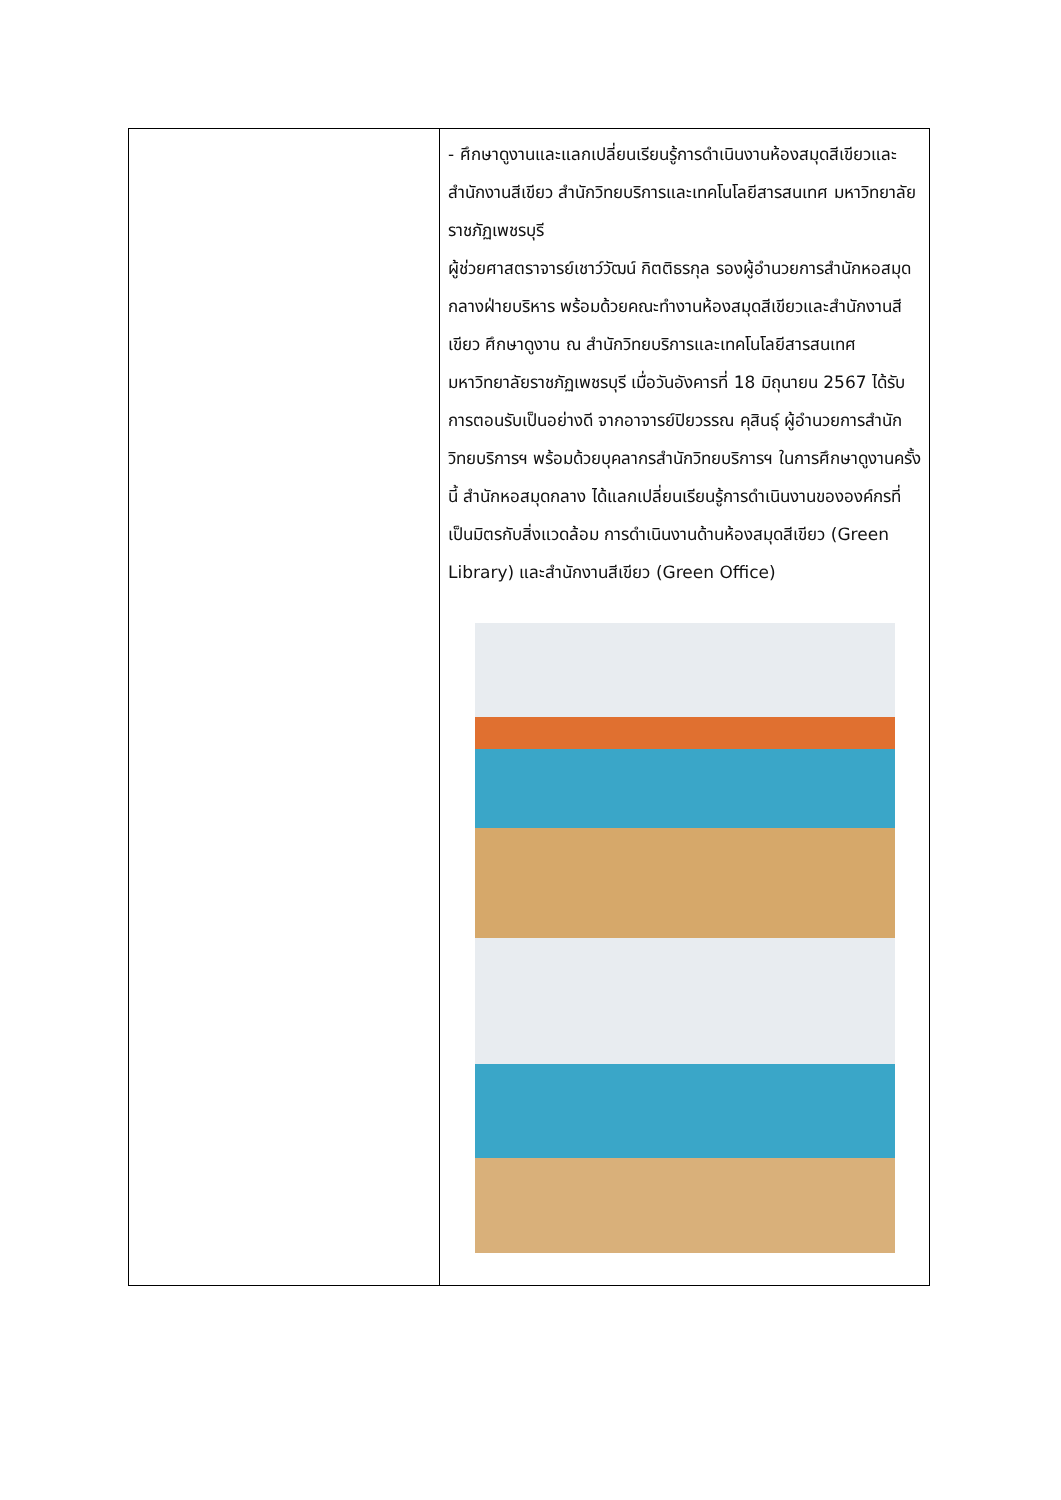| | - ศึกษาดูงานและแลกเปลี่ยนเรียนรู้การดำเนินงานห้องสมุดสีเขียวและสำนักงานสีเขียว สำนักวิทยบริการและเทคโนโลยีสารสนเทศ มหาวิทยาลัยราชภัฏเพชรบุรี ผู้ช่วยศาสตราจารย์เชาว์วัฒน์ กิตติธรกุล รองผู้อำนวยการสำนักหอสมุดกลางฝ่ายบริหาร พร้อมด้วยคณะทำงานห้องสมุดสีเขียวและสำนักงานสีเขียว ศึกษาดูงาน ณ สำนักวิทยบริการและเทคโนโลยีสารสนเทศ มหาวิทยาลัยราชภัฏเพชรบุรี เมื่อวันอังคารที่ 18 มิถุนายน 2567 ได้รับการตอนรับเป็นอย่างดี จากอาจารย์ปิยวรรณ คุสินธุ์ ผู้อำนวยการสำนักวิทยบริการฯ พร้อมด้วยบุคลากรสำนักวิทยบริการฯ ในการศึกษาดูงานครั้งนี้ สำนักหอสมุดกลาง ได้แลกเปลี่ยนเรียนรู้การดำเนินงานขององค์กรที่เป็นมิตรกับสิ่งแวดล้อม การดำเนินงานด้านห้องสมุดสีเขียว (Green Library) และสำนักงานสีเขียว (Green Office) |